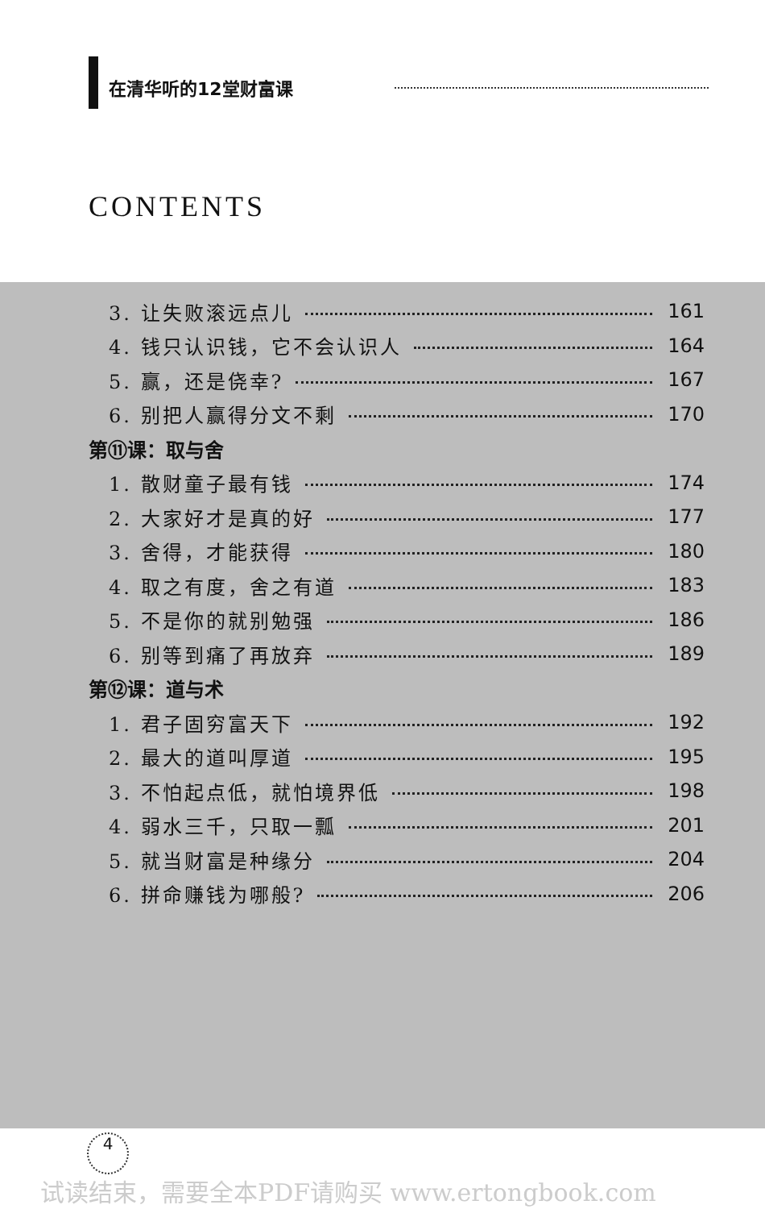在清华听的12堂财富课
CONTENTS
3. 让失败滚远点儿 161
4. 钱只认识钱，它不会认识人 164
5. 赢，还是侥幸? 167
6. 别把人赢得分文不剩 170
第⑪课：取与舍
1. 散财童子最有钱 174
2. 大家好才是真的好 177
3. 舍得，才能获得 180
4. 取之有度，舍之有道 183
5. 不是你的就别勉强 186
6. 别等到痛了再放弃 189
第⑫课：道与术
1. 君子固穷富天下 192
2. 最大的道叫厚道 195
3. 不怕起点低，就怕境界低 198
4. 弱水三千，只取一瓢 201
5. 就当财富是种缘分 204
6. 拼命赚钱为哪般? 206
4
试读结束，需要全本PDF请购买 www.ertongbook.com